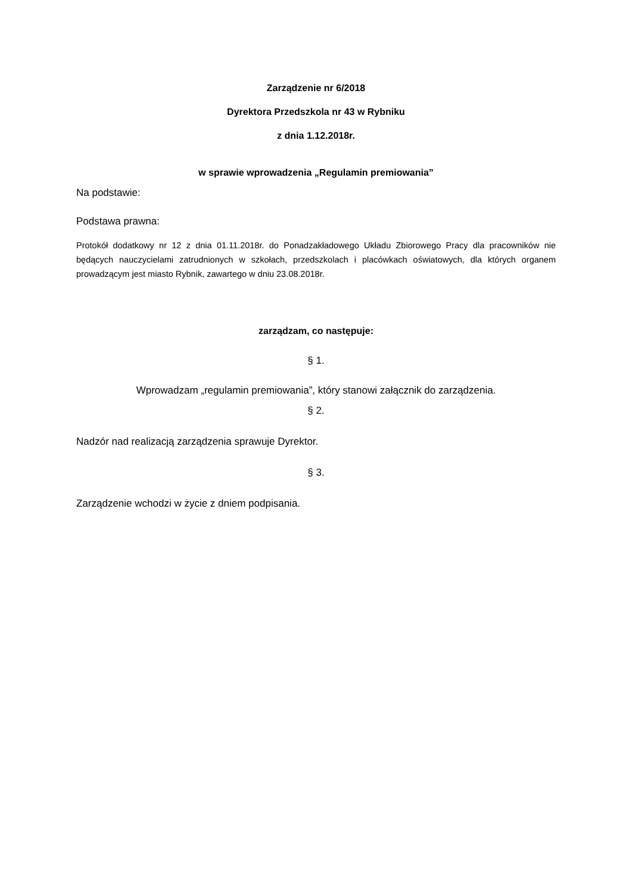Zarządzenie nr 6/2018
Dyrektora Przedszkola nr 43 w Rybniku
z dnia 1.12.2018r.
w sprawie wprowadzenia „Regulamin premiowania”
Na podstawie:
Podstawa prawna:
Protokół dodatkowy nr 12 z dnia 01.11.2018r. do Ponadzakładowego Układu Zbiorowego Pracy dla pracowników nie będących nauczycielami zatrudnionych w szkołach, przedszkolach i placówkach oświatowych, dla których organem prowadzącym jest miasto Rybnik, zawartego w dniu 23.08.2018r.
zarządzam, co następuje:
§ 1.
Wprowadzam „regulamin premiowania”, który stanowi załącznik do zarządzenia.
§ 2.
Nadzór nad realizacją zarządzenia sprawuje Dyrektor.
§ 3.
Zarządzenie wchodzi w życie z dniem podpisania.